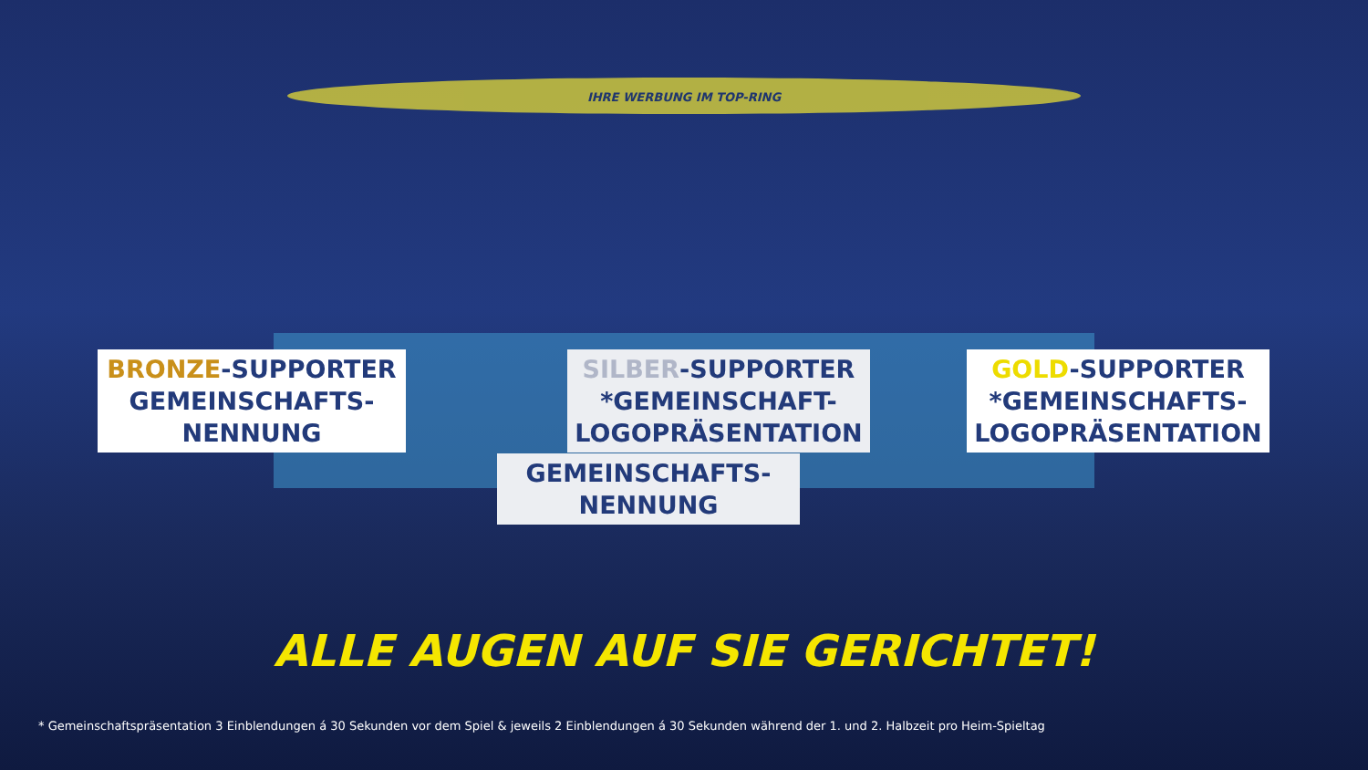IHRE WERBUNG IM TOP-RING
BRONZE-SUPPORTER
GEMEINSCHAFTS-
NENNUNG
SILBER-SUPPORTER
*GEMEINSCHAFT-
LOGOPRÄSENTATION
GOLD-SUPPORTER
*GEMEINSCHAFTS-
LOGOPRÄSENTATION
GEMEINSCHAFTS-
NENNUNG
ALLE AUGEN AUF SIE GERICHTET!
* Gemeinschaftspräsentation 3 Einblendungen á 30 Sekunden vor dem Spiel & jeweils 2 Einblendungen á 30 Sekunden während der 1. und 2. Halbzeit pro Heim-Spieltag